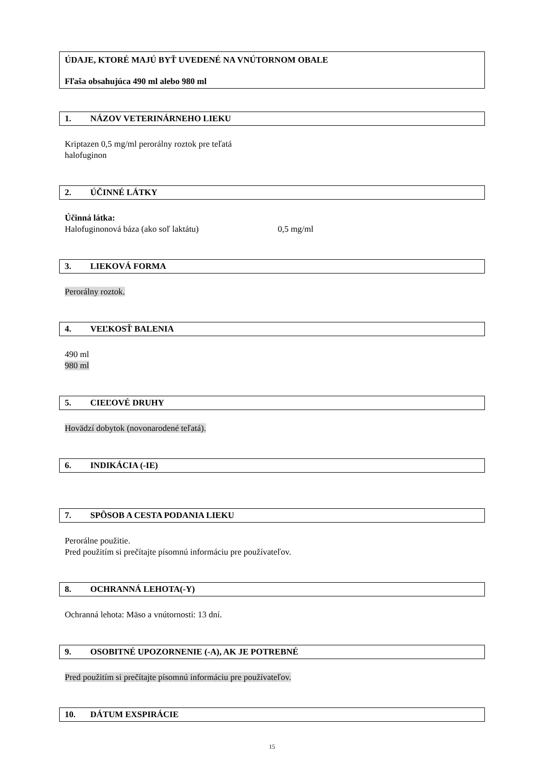ÚDAJE, KTORÉ MAJÚ BYŤ UVEDENÉ NA VNÚTORNOM OBALE
Fľaša obsahujúca 490 ml alebo 980 ml
1. NÁZOV VETERINÁRNEHO LIEKU
Kriptazen 0,5 mg/ml perorálny roztok pre teľatá
halofuginon
2. ÚČINNÉ LÁTKY
Účinná látka:
Halofuginonová báza (ako soľ laktátu) 0,5 mg/ml
3. LIEKOVÁ FORMA
Perorálny roztok.
4. VEĽKOSŤ BALENIA
490 ml
980 ml
5. CIEĽOVÉ DRUHY
Hovädzí dobytok (novonarodené teľatá).
6. INDIKÁCIA (-IE)
7. SPÔSOB A CESTA PODANIA LIEKU
Perorálne použitie.
Pred použitím si prečítajte písomnú informáciu pre používateľov.
8. OCHRANNÁ LEHOTA(-Y)
Ochranná lehota: Mäso a vnútornosti: 13 dní.
9. OSOBITNÉ UPOZORNENIE (-A), AK JE POTREBNÉ
Pred použitím si prečítajte písomnú informáciu pre používateľov.
10. DÁTUM EXSPIRÁCIE
15